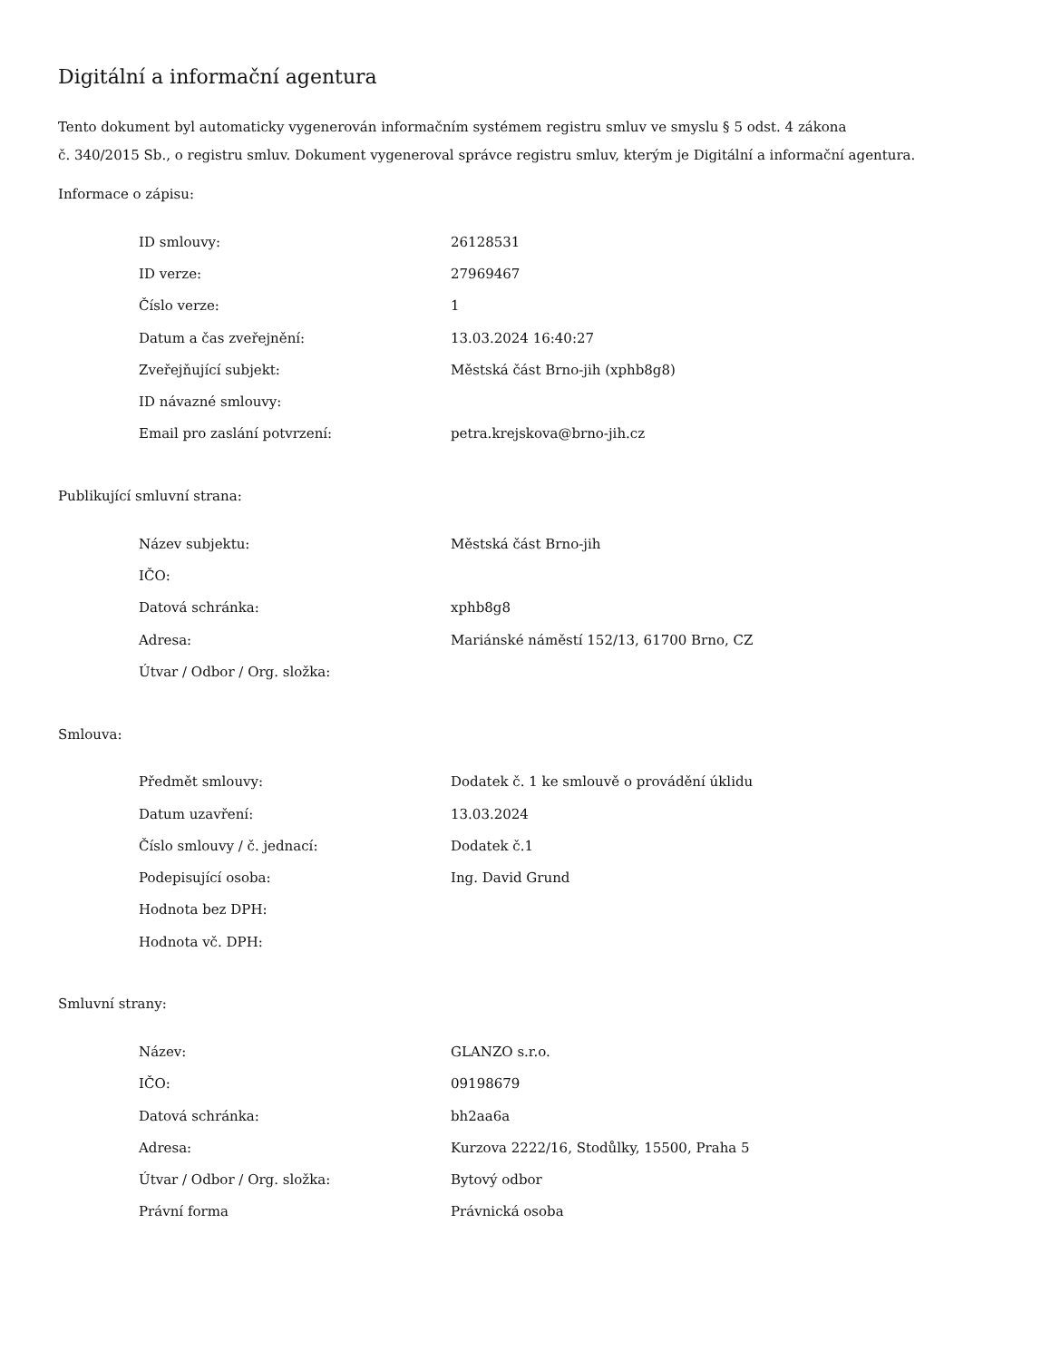Digitální a informační agentura
Tento dokument byl automaticky vygenerován informačním systémem registru smluv ve smyslu § 5 odst. 4 zákona
č. 340/2015 Sb., o registru smluv. Dokument vygeneroval správce registru smluv, kterým je Digitální a informační agentura.
Informace o zápisu:
| ID smlouvy: | 26128531 |
| ID verze: | 27969467 |
| Číslo verze: | 1 |
| Datum a čas zveřejnění: | 13.03.2024 16:40:27 |
| Zveřejňující subjekt: | Městská část Brno-jih (xphb8g8) |
| ID návazné smlouvy: | |
| Email pro zaslání potvrzení: | petra.krejskova@brno-jih.cz |
Publikující smluvní strana:
| Název subjektu: | Městská část Brno-jih |
| IČO: | |
| Datová schránka: | xphb8g8 |
| Adresa: | Mariánské náměstí 152/13, 61700 Brno, CZ |
| Útvar / Odbor / Org. složka: | |
Smlouva:
| Předmět smlouvy: | Dodatek č. 1 ke smlouvě o provádění úklidu |
| Datum uzavření: | 13.03.2024 |
| Číslo smlouvy / č. jednací: | Dodatek č.1 |
| Podepisující osoba: | Ing. David Grund |
| Hodnota bez DPH: | |
| Hodnota vč. DPH: | |
Smluvní strany:
| Název: | GLANZO s.r.o. |
| IČO: | 09198679 |
| Datová schránka: | bh2aa6a |
| Adresa: | Kurzova 2222/16, Stodůlky, 15500, Praha 5 |
| Útvar / Odbor / Org. složka: | Bytový odbor |
| Právní forma | Právnická osoba |